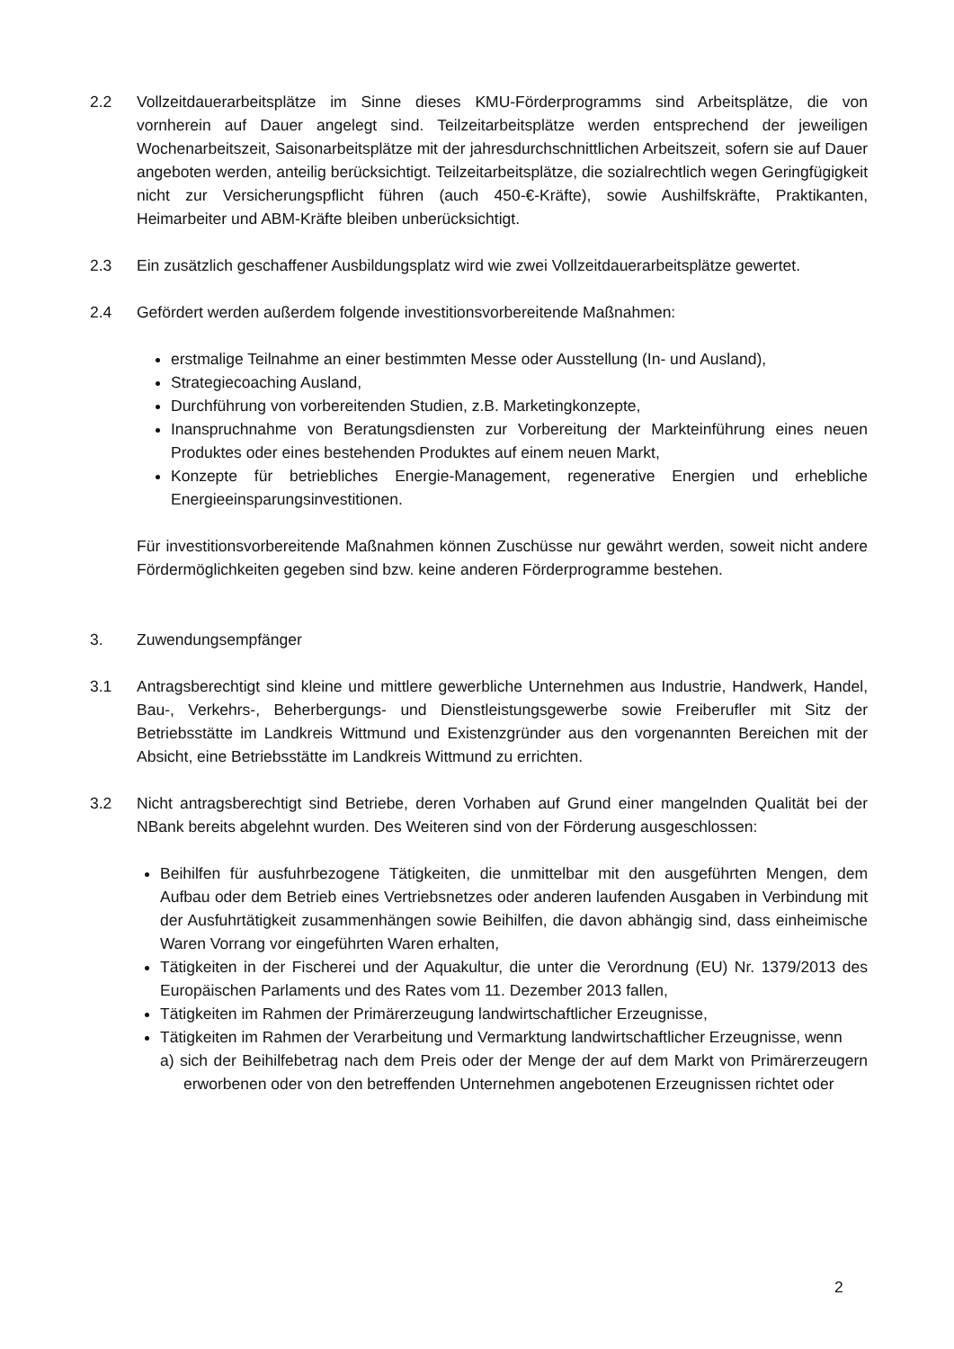2.2 Vollzeitdauerarbeitsplätze im Sinne dieses KMU-Förderprogramms sind Arbeitsplätze, die von vornherein auf Dauer angelegt sind. Teilzeitarbeitsplätze werden entsprechend der jeweiligen Wochenarbeitszeit, Saisonarbeitsplätze mit der jahresdurchschnittlichen Arbeitszeit, sofern sie auf Dauer angeboten werden, anteilig berücksichtigt. Teilzeitarbeitsplätze, die sozialrechtlich wegen Geringfügigkeit nicht zur Versicherungspflicht führen (auch 450-€-Kräfte), sowie Aushilfskräfte, Praktikanten, Heimarbeiter und ABM-Kräfte bleiben unberücksichtigt.
2.3 Ein zusätzlich geschaffener Ausbildungsplatz wird wie zwei Vollzeitdauerarbeitsplätze gewertet.
2.4 Gefördert werden außerdem folgende investitionsvorbereitende Maßnahmen:
erstmalige Teilnahme an einer bestimmten Messe oder Ausstellung (In- und Ausland),
Strategiecoaching Ausland,
Durchführung von vorbereitenden Studien, z.B. Marketingkonzepte,
Inanspruchnahme von Beratungsdiensten zur Vorbereitung der Markteinführung eines neuen Produktes oder eines bestehenden Produktes auf einem neuen Markt,
Konzepte für betriebliches Energie-Management, regenerative Energien und erhebliche Energieeinsparungsinvestitionen.
Für investitionsvorbereitende Maßnahmen können Zuschüsse nur gewährt werden, soweit nicht andere Fördermöglichkeiten gegeben sind bzw. keine anderen Förderprogramme bestehen.
3. Zuwendungsempfänger
3.1 Antragsberechtigt sind kleine und mittlere gewerbliche Unternehmen aus Industrie, Handwerk, Handel, Bau-, Verkehrs-, Beherbergungs- und Dienstleistungsgewerbe sowie Freiberufler mit Sitz der Betriebsstätte im Landkreis Wittmund und Existenzgründer aus den vorgenannten Bereichen mit der Absicht, eine Betriebsstätte im Landkreis Wittmund zu errichten.
3.2 Nicht antragsberechtigt sind Betriebe, deren Vorhaben auf Grund einer mangelnden Qualität bei der NBank bereits abgelehnt wurden. Des Weiteren sind von der Förderung ausgeschlossen:
Beihilfen für ausfuhrbezogene Tätigkeiten, die unmittelbar mit den ausgeführten Mengen, dem Aufbau oder dem Betrieb eines Vertriebsnetzes oder anderen laufenden Ausgaben in Verbindung mit der Ausfuhrtätigkeit zusammenhängen sowie Beihilfen, die davon abhängig sind, dass einheimische Waren Vorrang vor eingeführten Waren erhalten,
Tätigkeiten in der Fischerei und der Aquakultur, die unter die Verordnung (EU) Nr. 1379/2013 des Europäischen Parlaments und des Rates vom 11. Dezember 2013 fallen,
Tätigkeiten im Rahmen der Primärerzeugung landwirtschaftlicher Erzeugnisse,
Tätigkeiten im Rahmen der Verarbeitung und Vermarktung landwirtschaftlicher Erzeugnisse, wenn
a) sich der Beihilfebetrag nach dem Preis oder der Menge der auf dem Markt von Primärerzeugern erworbenen oder von den betreffenden Unternehmen angebotenen Erzeugnissen richtet oder
2